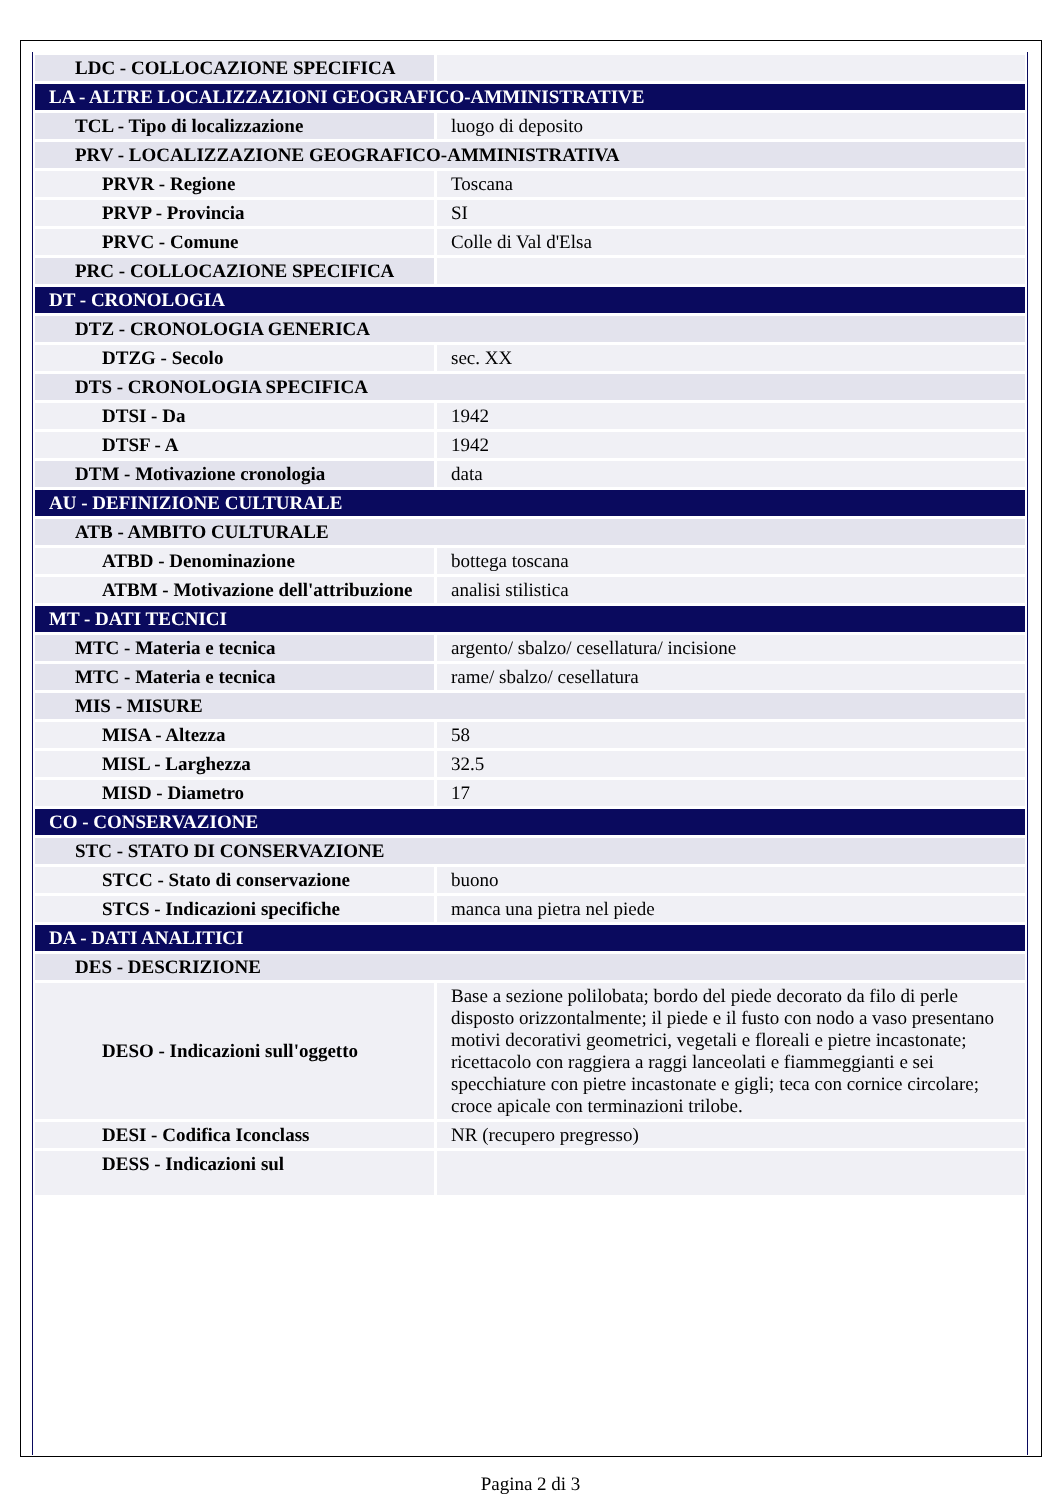| LDC - COLLOCAZIONE SPECIFICA | |
| LA - ALTRE LOCALIZZAZIONI GEOGRAFICO-AMMINISTRATIVE | |
| TCL - Tipo di localizzazione | luogo di deposito |
| PRV - LOCALIZZAZIONE GEOGRAFICO-AMMINISTRATIVA | |
| PRVR - Regione | Toscana |
| PRVP - Provincia | SI |
| PRVC - Comune | Colle di Val d'Elsa |
| PRC - COLLOCAZIONE SPECIFICA | |
| DT - CRONOLOGIA | |
| DTZ - CRONOLOGIA GENERICA | |
| DTZG - Secolo | sec. XX |
| DTS - CRONOLOGIA SPECIFICA | |
| DTSI - Da | 1942 |
| DTSF - A | 1942 |
| DTM - Motivazione cronologia | data |
| AU - DEFINIZIONE CULTURALE | |
| ATB - AMBITO CULTURALE | |
| ATBD - Denominazione | bottega toscana |
| ATBM - Motivazione dell'attribuzione | analisi stilistica |
| MT - DATI TECNICI | |
| MTC - Materia e tecnica | argento/ sbalzo/ cesellatura/ incisione |
| MTC - Materia e tecnica | rame/ sbalzo/ cesellatura |
| MIS - MISURE | |
| MISA - Altezza | 58 |
| MISL - Larghezza | 32.5 |
| MISD - Diametro | 17 |
| CO - CONSERVAZIONE | |
| STC - STATO DI CONSERVAZIONE | |
| STCC - Stato di conservazione | buono |
| STCS - Indicazioni specifiche | manca una pietra nel piede |
| DA - DATI ANALITICI | |
| DES - DESCRIZIONE | |
| DESO - Indicazioni sull'oggetto | Base a sezione polilobata; bordo del piede decorato da filo di perle disposto orizzontalmente; il piede e il fusto con nodo a vaso presentano motivi decorativi geometrici, vegetali e floreali e pietre incastonate; ricettacolo con raggiera a raggi lanceolati e fiammeggianti e sei specchiature con pietre incastonate e gigli; teca con cornice circolare; croce apicale con terminazioni trilobe. |
| DESI - Codifica Iconclass | NR (recupero pregresso) |
| DESS - Indicazioni sul | |
Pagina 2 di 3